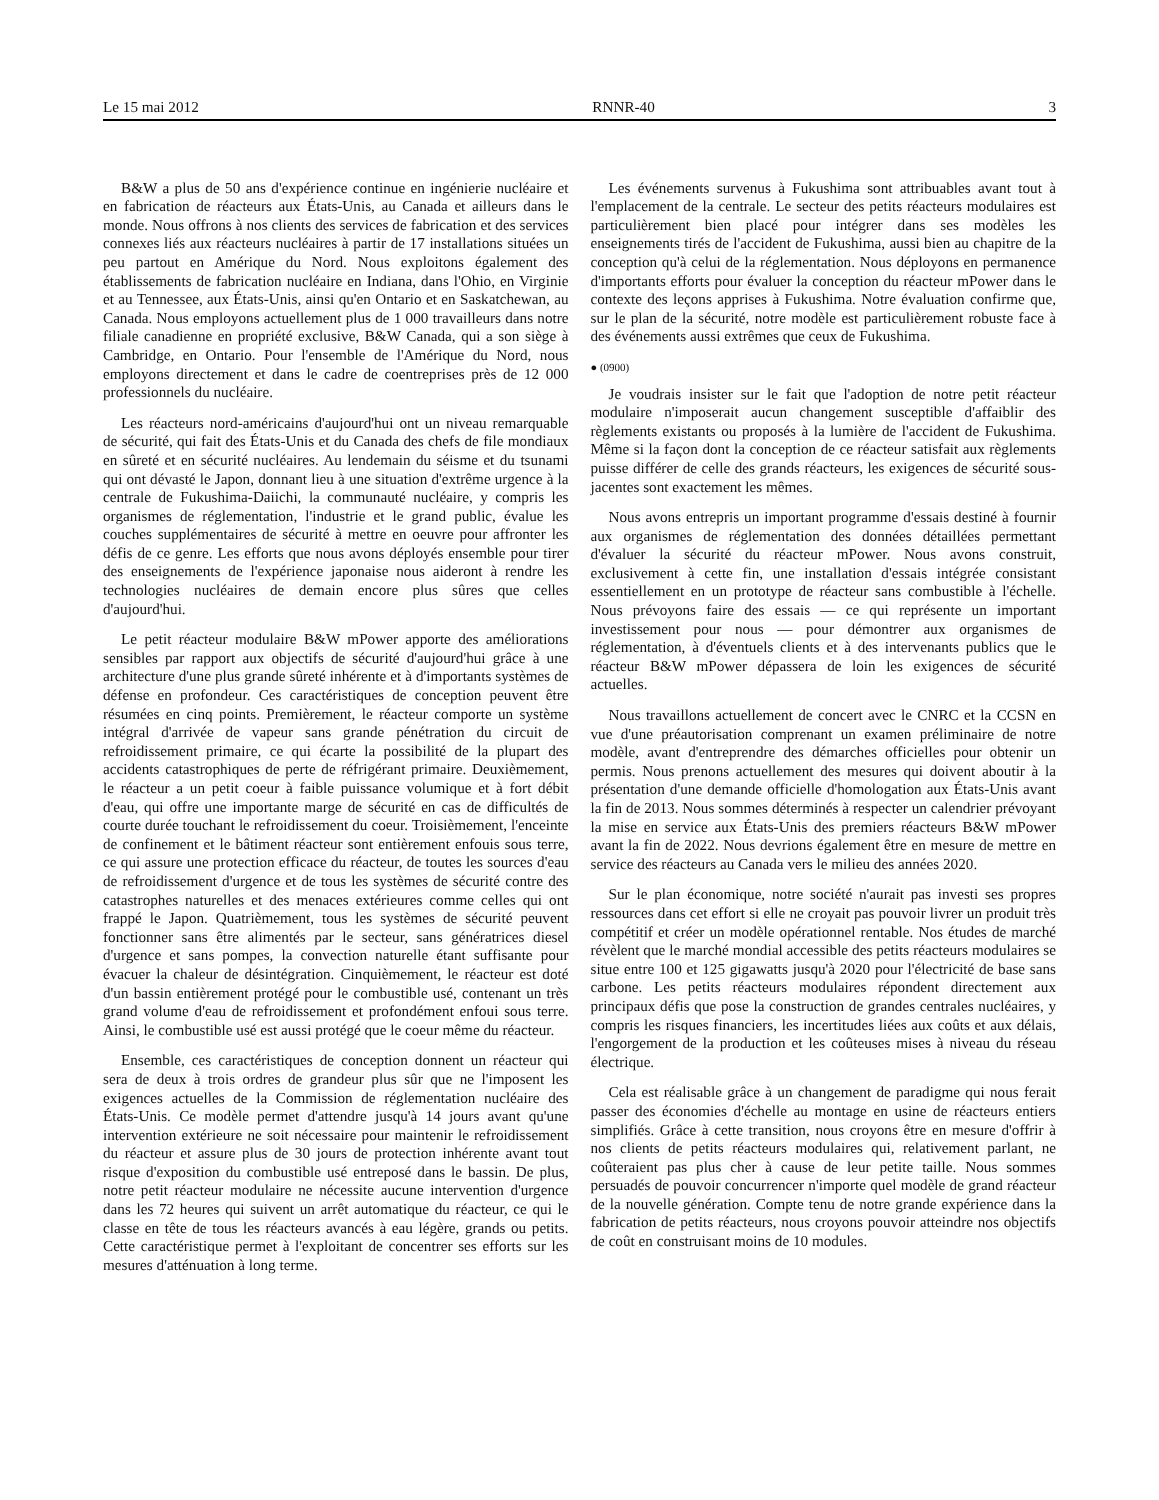Le 15 mai 2012 RNNR-40 3
B&W a plus de 50 ans d'expérience continue en ingénierie nucléaire et en fabrication de réacteurs aux États-Unis, au Canada et ailleurs dans le monde. Nous offrons à nos clients des services de fabrication et des services connexes liés aux réacteurs nucléaires à partir de 17 installations situées un peu partout en Amérique du Nord. Nous exploitons également des établissements de fabrication nucléaire en Indiana, dans l'Ohio, en Virginie et au Tennessee, aux États-Unis, ainsi qu'en Ontario et en Saskatchewan, au Canada. Nous employons actuellement plus de 1 000 travailleurs dans notre filiale canadienne en propriété exclusive, B&W Canada, qui a son siège à Cambridge, en Ontario. Pour l'ensemble de l'Amérique du Nord, nous employons directement et dans le cadre de coentreprises près de 12 000 professionnels du nucléaire.
Les réacteurs nord-américains d'aujourd'hui ont un niveau remarquable de sécurité, qui fait des États-Unis et du Canada des chefs de file mondiaux en sûreté et en sécurité nucléaires. Au lendemain du séisme et du tsunami qui ont dévasté le Japon, donnant lieu à une situation d'extrême urgence à la centrale de Fukushima-Daiichi, la communauté nucléaire, y compris les organismes de réglementation, l'industrie et le grand public, évalue les couches supplémentaires de sécurité à mettre en oeuvre pour affronter les défis de ce genre. Les efforts que nous avons déployés ensemble pour tirer des enseignements de l'expérience japonaise nous aideront à rendre les technologies nucléaires de demain encore plus sûres que celles d'aujourd'hui.
Le petit réacteur modulaire B&W mPower apporte des améliorations sensibles par rapport aux objectifs de sécurité d'aujourd'hui grâce à une architecture d'une plus grande sûreté inhérente et à d'importants systèmes de défense en profondeur. Ces caractéristiques de conception peuvent être résumées en cinq points. Premièrement, le réacteur comporte un système intégral d'arrivée de vapeur sans grande pénétration du circuit de refroidissement primaire, ce qui écarte la possibilité de la plupart des accidents catastrophiques de perte de réfrigérant primaire. Deuxièmement, le réacteur a un petit coeur à faible puissance volumique et à fort débit d'eau, qui offre une importante marge de sécurité en cas de difficultés de courte durée touchant le refroidissement du coeur. Troisièmement, l'enceinte de confinement et le bâtiment réacteur sont entièrement enfouis sous terre, ce qui assure une protection efficace du réacteur, de toutes les sources d'eau de refroidissement d'urgence et de tous les systèmes de sécurité contre des catastrophes naturelles et des menaces extérieures comme celles qui ont frappé le Japon. Quatrièmement, tous les systèmes de sécurité peuvent fonctionner sans être alimentés par le secteur, sans génératrices diesel d'urgence et sans pompes, la convection naturelle étant suffisante pour évacuer la chaleur de désintégration. Cinquièmement, le réacteur est doté d'un bassin entièrement protégé pour le combustible usé, contenant un très grand volume d'eau de refroidissement et profondément enfoui sous terre. Ainsi, le combustible usé est aussi protégé que le coeur même du réacteur.
Ensemble, ces caractéristiques de conception donnent un réacteur qui sera de deux à trois ordres de grandeur plus sûr que ne l'imposent les exigences actuelles de la Commission de réglementation nucléaire des États-Unis. Ce modèle permet d'attendre jusqu'à 14 jours avant qu'une intervention extérieure ne soit nécessaire pour maintenir le refroidissement du réacteur et assure plus de 30 jours de protection inhérente avant tout risque d'exposition du combustible usé entreposé dans le bassin. De plus, notre petit réacteur modulaire ne nécessite aucune intervention d'urgence dans les 72 heures qui suivent un arrêt automatique du réacteur, ce qui le classe en tête de tous les réacteurs avancés à eau légère, grands ou petits. Cette caractéristique permet à l'exploitant de concentrer ses efforts sur les mesures d'atténuation à long terme.
Les événements survenus à Fukushima sont attribuables avant tout à l'emplacement de la centrale. Le secteur des petits réacteurs modulaires est particulièrement bien placé pour intégrer dans ses modèles les enseignements tirés de l'accident de Fukushima, aussi bien au chapitre de la conception qu'à celui de la réglementation. Nous déployons en permanence d'importants efforts pour évaluer la conception du réacteur mPower dans le contexte des leçons apprises à Fukushima. Notre évaluation confirme que, sur le plan de la sécurité, notre modèle est particulièrement robuste face à des événements aussi extrêmes que ceux de Fukushima.
● (0900)
Je voudrais insister sur le fait que l'adoption de notre petit réacteur modulaire n'imposerait aucun changement susceptible d'affaiblir des règlements existants ou proposés à la lumière de l'accident de Fukushima. Même si la façon dont la conception de ce réacteur satisfait aux règlements puisse différer de celle des grands réacteurs, les exigences de sécurité sous-jacentes sont exactement les mêmes.
Nous avons entrepris un important programme d'essais destiné à fournir aux organismes de réglementation des données détaillées permettant d'évaluer la sécurité du réacteur mPower. Nous avons construit, exclusivement à cette fin, une installation d'essais intégrée consistant essentiellement en un prototype de réacteur sans combustible à l'échelle. Nous prévoyons faire des essais — ce qui représente un important investissement pour nous — pour démontrer aux organismes de réglementation, à d'éventuels clients et à des intervenants publics que le réacteur B&W mPower dépassera de loin les exigences de sécurité actuelles.
Nous travaillons actuellement de concert avec le CNRC et la CCSN en vue d'une préautorisation comprenant un examen préliminaire de notre modèle, avant d'entreprendre des démarches officielles pour obtenir un permis. Nous prenons actuellement des mesures qui doivent aboutir à la présentation d'une demande officielle d'homologation aux États-Unis avant la fin de 2013. Nous sommes déterminés à respecter un calendrier prévoyant la mise en service aux États-Unis des premiers réacteurs B&W mPower avant la fin de 2022. Nous devrions également être en mesure de mettre en service des réacteurs au Canada vers le milieu des années 2020.
Sur le plan économique, notre société n'aurait pas investi ses propres ressources dans cet effort si elle ne croyait pas pouvoir livrer un produit très compétitif et créer un modèle opérationnel rentable. Nos études de marché révèlent que le marché mondial accessible des petits réacteurs modulaires se situe entre 100 et 125 gigawatts jusqu'à 2020 pour l'électricité de base sans carbone. Les petits réacteurs modulaires répondent directement aux principaux défis que pose la construction de grandes centrales nucléaires, y compris les risques financiers, les incertitudes liées aux coûts et aux délais, l'engorgement de la production et les coûteuses mises à niveau du réseau électrique.
Cela est réalisable grâce à un changement de paradigme qui nous ferait passer des économies d'échelle au montage en usine de réacteurs entiers simplifiés. Grâce à cette transition, nous croyons être en mesure d'offrir à nos clients de petits réacteurs modulaires qui, relativement parlant, ne coûteraient pas plus cher à cause de leur petite taille. Nous sommes persuadés de pouvoir concurrencer n'importe quel modèle de grand réacteur de la nouvelle génération. Compte tenu de notre grande expérience dans la fabrication de petits réacteurs, nous croyons pouvoir atteindre nos objectifs de coût en construisant moins de 10 modules.